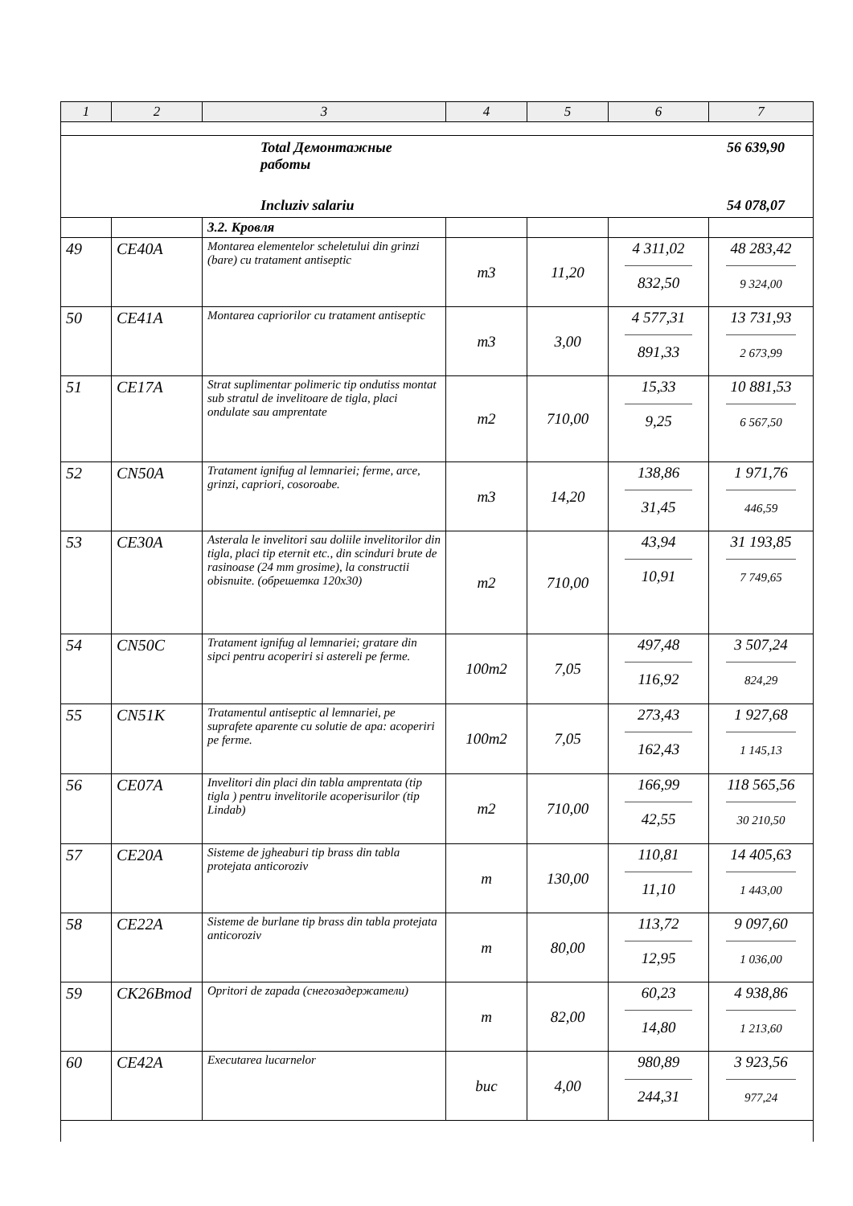| 1 | 2 | 3 | 4 | 5 | 6 | 7 |
| --- | --- | --- | --- | --- | --- | --- |
| Total Демонтажные работы 56 639,90 Incluziv salariu 54 078,07 | | | | | | |
| | | 3.2. Кровля | | | | |
| 49 | CE40A | Montarea elementelor scheletului din grinzi (bare) cu tratament antiseptic | m3 | 11,20 | 4 311,02 832,50 | 48 283,42 9 324,00 |
| 50 | CE41A | Montarea capriorilor cu tratament antiseptic | m3 | 3,00 | 4 577,31 891,33 | 13 731,93 2 673,99 |
| 51 | CE17A | Strat suplimentar polimeric tip ondutiss montat sub stratul de invelitoare de tigla, placi ondulate sau amprentate | m2 | 710,00 | 15,33 9,25 | 10 881,53 6 567,50 |
| 52 | CN50A | Tratament ignifug al lemnariei; ferme, arce, grinzi, capriori, cosoroabe. | m3 | 14,20 | 138,86 31,45 | 1 971,76 446,59 |
| 53 | CE30A | Asterala le invelitori sau doliile invelitorilor din tigla, placi tip eternit etc., din scinduri brute de rasinoase (24 mm grosime), la constructii obisnuite. (обрешетка 120x30) | m2 | 710,00 | 43,94 10,91 | 31 193,85 7 749,65 |
| 54 | CN50C | Tratament ignifug al lemnariei; gratare din sipci pentru acoperiri si astereli pe ferme. | 100m2 | 7,05 | 497,48 116,92 | 3 507,24 824,29 |
| 55 | CN51K | Tratamentul antiseptic al lemnariei, pe suprafete aparente cu solutie de apa: acoperiri pe ferme. | 100m2 | 7,05 | 273,43 162,43 | 1 927,68 1 145,13 |
| 56 | CE07A | Invelitori din placi din tabla amprentata (tip tigla ) pentru invelitorile acoperisurilor (tip Lindab) | m2 | 710,00 | 166,99 42,55 | 118 565,56 30 210,50 |
| 57 | CE20A | Sisteme de jgheaburi tip brass din tabla protejata anticoroziv | m | 130,00 | 110,81 11,10 | 14 405,63 1 443,00 |
| 58 | CE22A | Sisteme de burlane tip brass din tabla protejata anticoroziv | m | 80,00 | 113,72 12,95 | 9 097,60 1 036,00 |
| 59 | CK26Bmod | Opritori de zapada (снегозадержатели) | m | 82,00 | 60,23 14,80 | 4 938,86 1 213,60 |
| 60 | CE42A | Executarea lucarnelor | buc | 4,00 | 980,89 244,31 | 3 923,56 977,24 |